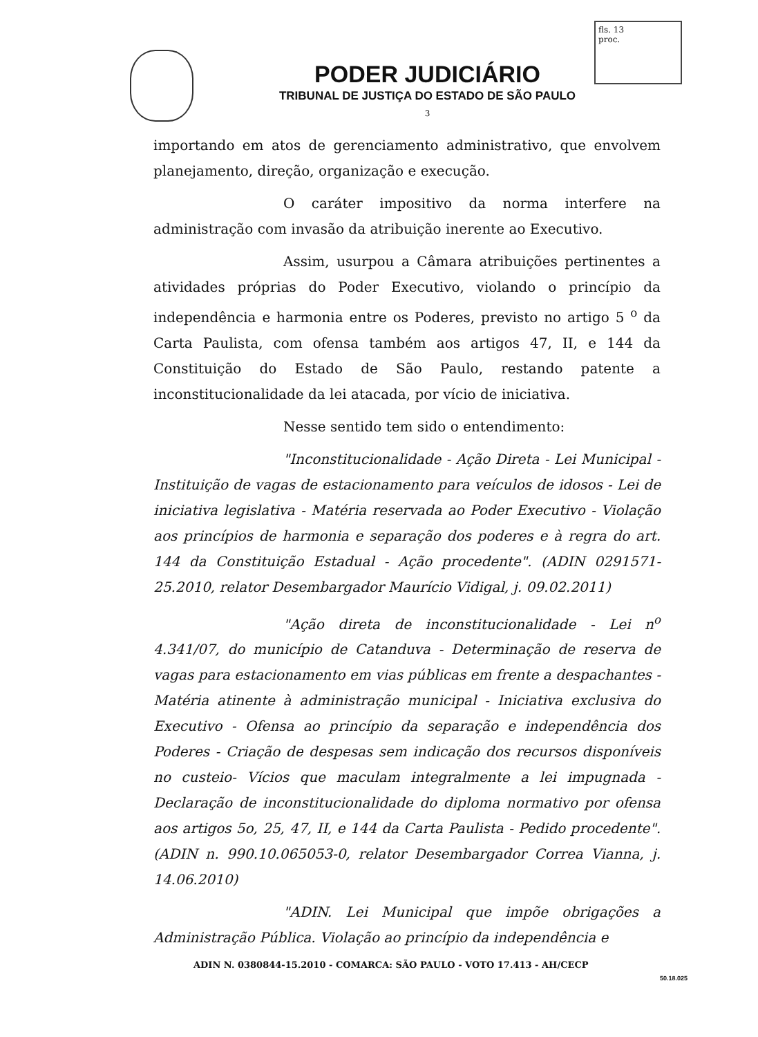fls. 13
proc.
PODER JUDICIÁRIO
TRIBUNAL DE JUSTIÇA DO ESTADO DE SÃO PAULO
3
importando em atos de gerenciamento administrativo, que envolvem planejamento, direção, organização e execução.
O caráter impositivo da norma interfere na administração com invasão da atribuição inerente ao Executivo.
Assim, usurpou a Câmara atribuições pertinentes a atividades próprias do Poder Executivo, violando o princípio da independência e harmonia entre os Poderes, previsto no artigo 5 <sup>o</sup> da Carta Paulista, com ofensa também aos artigos 47, II, e 144 da Constituição do Estado de São Paulo, restando patente a inconstitucionalidade da lei atacada, por vício de iniciativa.
Nesse sentido tem sido o entendimento:
"Inconstitucionalidade - Ação Direta - Lei Municipal - Instituição de vagas de estacionamento para veículos de idosos - Lei de iniciativa legislativa - Matéria reservada ao Poder Executivo - Violação aos princípios de harmonia e separação dos poderes e à regra do art. 144 da Constituição Estadual - Ação procedente". (ADIN 0291571-25.2010, relator Desembargador Maurício Vidigal, j. 09.02.2011)
"Ação direta de inconstitucionalidade - Lei n<sup>o</sup> 4.341/07, do município de Catanduva - Determinação de reserva de vagas para estacionamento em vias públicas em frente a despachantes - Matéria atinente à administração municipal - Iniciativa exclusiva do Executivo - Ofensa ao princípio da separação e independência dos Poderes - Criação de despesas sem indicação dos recursos disponíveis no custeio- Vícios que maculam integralmente a lei impugnada - Declaração de inconstitucionalidade do diploma normativo por ofensa aos artigos 5o, 25, 47, II, e 144 da Carta Paulista - Pedido procedente". (ADIN n. 990.10.065053-0, relator Desembargador Correa Vianna, j. 14.06.2010)
"ADIN. Lei Municipal que impõe obrigações a Administração Pública. Violação ao princípio da independência e
ADIN N. 0380844-15.2010 - COMARCA: SÃO PAULO - VOTO 17.413 - AH/CECP
50.18.025